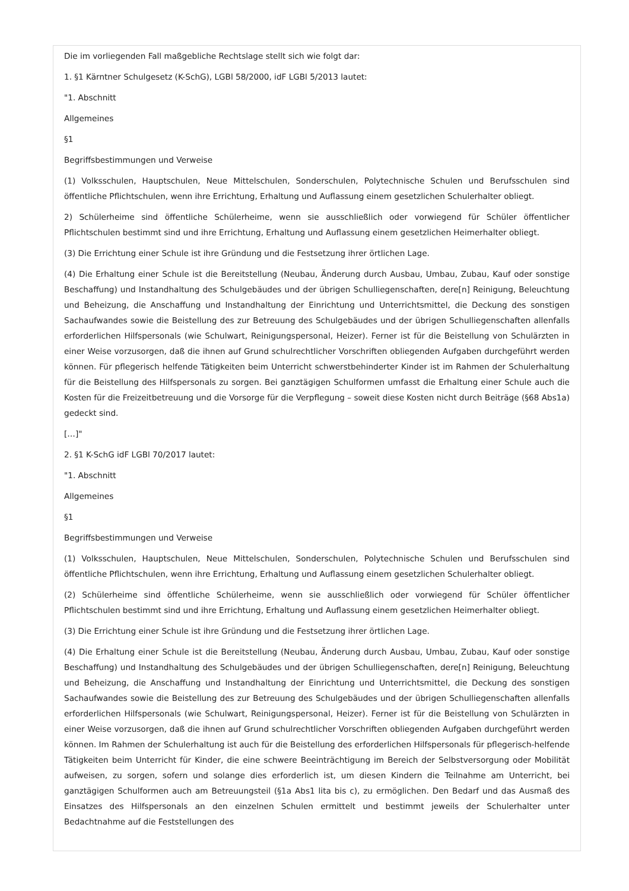Die im vorliegenden Fall maßgebliche Rechtslage stellt sich wie folgt dar:
1. §1 Kärntner Schulgesetz (K-SchG), LGBl 58/2000, idF LGBl 5/2013 lautet:
"1. Abschnitt
Allgemeines
§1
Begriffsbestimmungen und Verweise
(1) Volksschulen, Hauptschulen, Neue Mittelschulen, Sonderschulen, Polytechnische Schulen und Berufsschulen sind öffentliche Pflichtschulen, wenn ihre Errichtung, Erhaltung und Auflassung einem gesetzlichen Schulerhalter obliegt.
2) Schülerheime sind öffentliche Schülerheime, wenn sie ausschließlich oder vorwiegend für Schüler öffentlicher Pflichtschulen bestimmt sind und ihre Errichtung, Erhaltung und Auflassung einem gesetzlichen Heimerhalter obliegt.
(3) Die Errichtung einer Schule ist ihre Gründung und die Festsetzung ihrer örtlichen Lage.
(4) Die Erhaltung einer Schule ist die Bereitstellung (Neubau, Änderung durch Ausbau, Umbau, Zubau, Kauf oder sonstige Beschaffung) und Instandhaltung des Schulgebäudes und der übrigen Schulliegenschaften, dere[n] Reinigung, Beleuchtung und Beheizung, die Anschaffung und Instandhaltung der Einrichtung und Unterrichtsmittel, die Deckung des sonstigen Sachaufwandes sowie die Beistellung des zur Betreuung des Schulgebäudes und der übrigen Schulliegenschaften allenfalls erforderlichen Hilfspersonals (wie Schulwart, Reinigungspersonal, Heizer). Ferner ist für die Beistellung von Schulärzten in einer Weise vorzusorgen, daß die ihnen auf Grund schulrechtlicher Vorschriften obliegenden Aufgaben durchgeführt werden können. Für pflegerisch helfende Tätigkeiten beim Unterricht schwerstbehinderter Kinder ist im Rahmen der Schulerhaltung für die Beistellung des Hilfspersonals zu sorgen. Bei ganztägigen Schulformen umfasst die Erhaltung einer Schule auch die Kosten für die Freizeitbetreuung und die Vorsorge für die Verpflegung – soweit diese Kosten nicht durch Beiträge (§68 Abs1a) gedeckt sind.
[…]"
2. §1 K-SchG idF LGBl 70/2017 lautet:
"1. Abschnitt
Allgemeines
§1
Begriffsbestimmungen und Verweise
(1) Volksschulen, Hauptschulen, Neue Mittelschulen, Sonderschulen, Polytechnische Schulen und Berufsschulen sind öffentliche Pflichtschulen, wenn ihre Errichtung, Erhaltung und Auflassung einem gesetzlichen Schulerhalter obliegt.
(2) Schülerheime sind öffentliche Schülerheime, wenn sie ausschließlich oder vorwiegend für Schüler öffentlicher Pflichtschulen bestimmt sind und ihre Errichtung, Erhaltung und Auflassung einem gesetzlichen Heimerhalter obliegt.
(3) Die Errichtung einer Schule ist ihre Gründung und die Festsetzung ihrer örtlichen Lage.
(4) Die Erhaltung einer Schule ist die Bereitstellung (Neubau, Änderung durch Ausbau, Umbau, Zubau, Kauf oder sonstige Beschaffung) und Instandhaltung des Schulgebäudes und der übrigen Schulliegenschaften, dere[n] Reinigung, Beleuchtung und Beheizung, die Anschaffung und Instandhaltung der Einrichtung und Unterrichtsmittel, die Deckung des sonstigen Sachaufwandes sowie die Beistellung des zur Betreuung des Schulgebäudes und der übrigen Schulliegenschaften allenfalls erforderlichen Hilfspersonals (wie Schulwart, Reinigungspersonal, Heizer). Ferner ist für die Beistellung von Schulärzten in einer Weise vorzusorgen, daß die ihnen auf Grund schulrechtlicher Vorschriften obliegenden Aufgaben durchgeführt werden können. Im Rahmen der Schulerhaltung ist auch für die Beistellung des erforderlichen Hilfspersonals für pflegerisch-helfende Tätigkeiten beim Unterricht für Kinder, die eine schwere Beeinträchtigung im Bereich der Selbstversorgung oder Mobilität aufweisen, zu sorgen, sofern und solange dies erforderlich ist, um diesen Kindern die Teilnahme am Unterricht, bei ganztägigen Schulformen auch am Betreuungsteil (§1a Abs1 lita bis c), zu ermöglichen. Den Bedarf und das Ausmaß des Einsatzes des Hilfspersonals an den einzelnen Schulen ermittelt und bestimmt jeweils der Schulerhalter unter Bedachtnahme auf die Feststellungen des